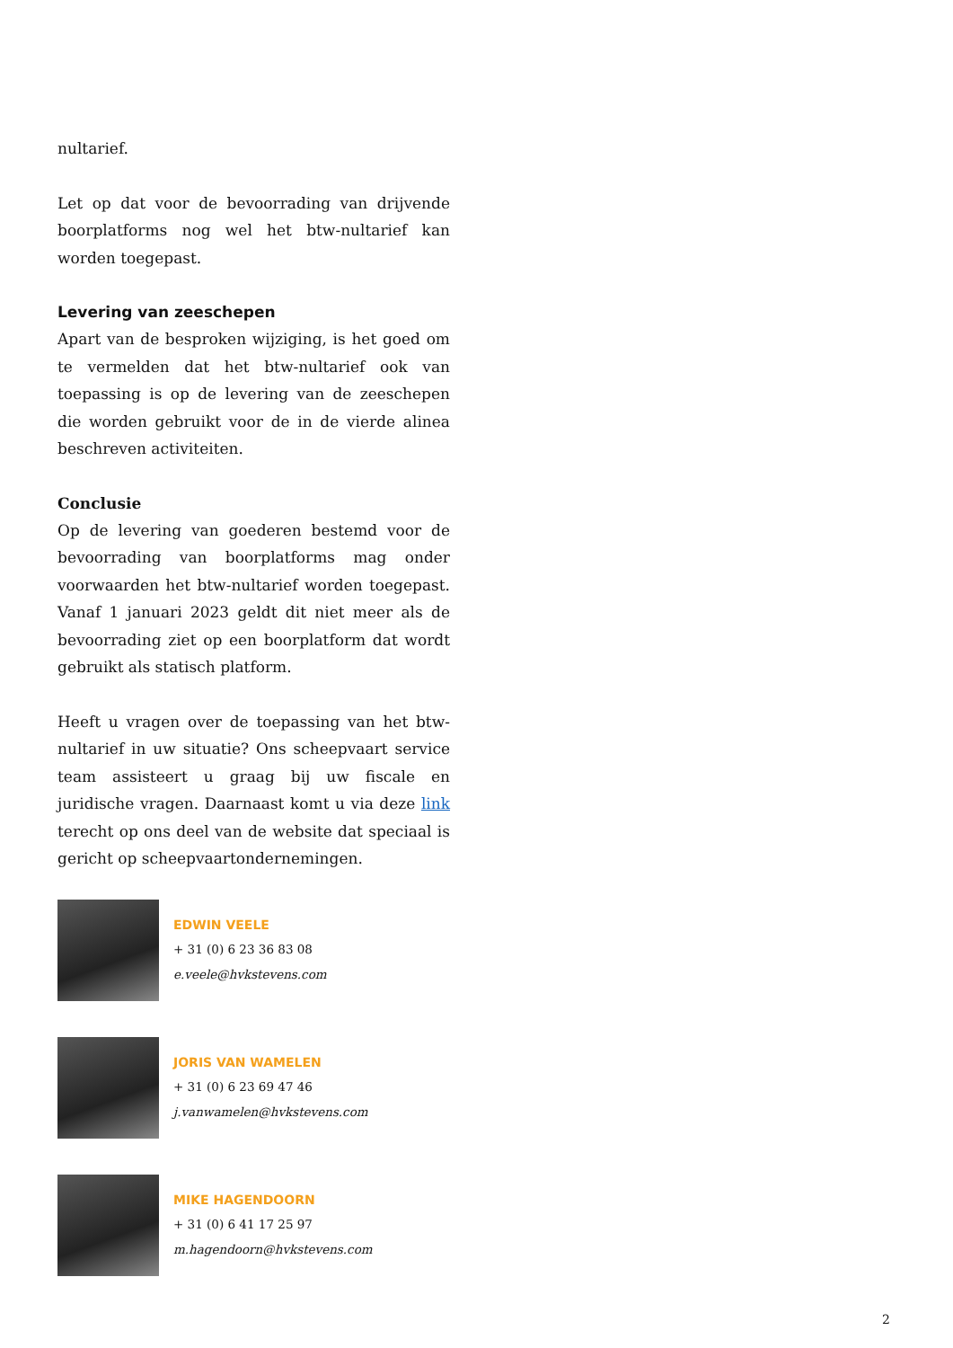nultarief.
Let op dat voor de bevoorrading van drijvende boorplatforms nog wel het btw-nultarief kan worden toegepast.
Levering van zeeschepen
Apart van de besproken wijziging, is het goed om te vermelden dat het btw-nultarief ook van toepassing is op de levering van de zeeschepen die worden gebruikt voor de in de vierde alinea beschreven activiteiten.
Conclusie
Op de levering van goederen bestemd voor de bevoorrading van boorplatforms mag onder voorwaarden het btw-nultarief worden toegepast. Vanaf 1 januari 2023 geldt dit niet meer als de bevoorrading ziet op een boorplatform dat wordt gebruikt als statisch platform.
Heeft u vragen over de toepassing van het btw-nultarief in uw situatie? Ons scheepvaart service team assisteert u graag bij uw fiscale en juridische vragen. Daarnaast komt u via deze link terecht op ons deel van de website dat speciaal is gericht op scheepvaartondernemingen.
EDWIN VEELE
+ 31 (0) 6 23 36 83 08
e.veele@hvkstevens.com
JORIS VAN WAMELEN
+ 31 (0) 6 23 69 47 46
j.vanwamelen@hvkstevens.com
MIKE HAGENDOORN
+ 31 (0) 6 41 17 25 97
m.hagendoorn@hvkstevens.com
2